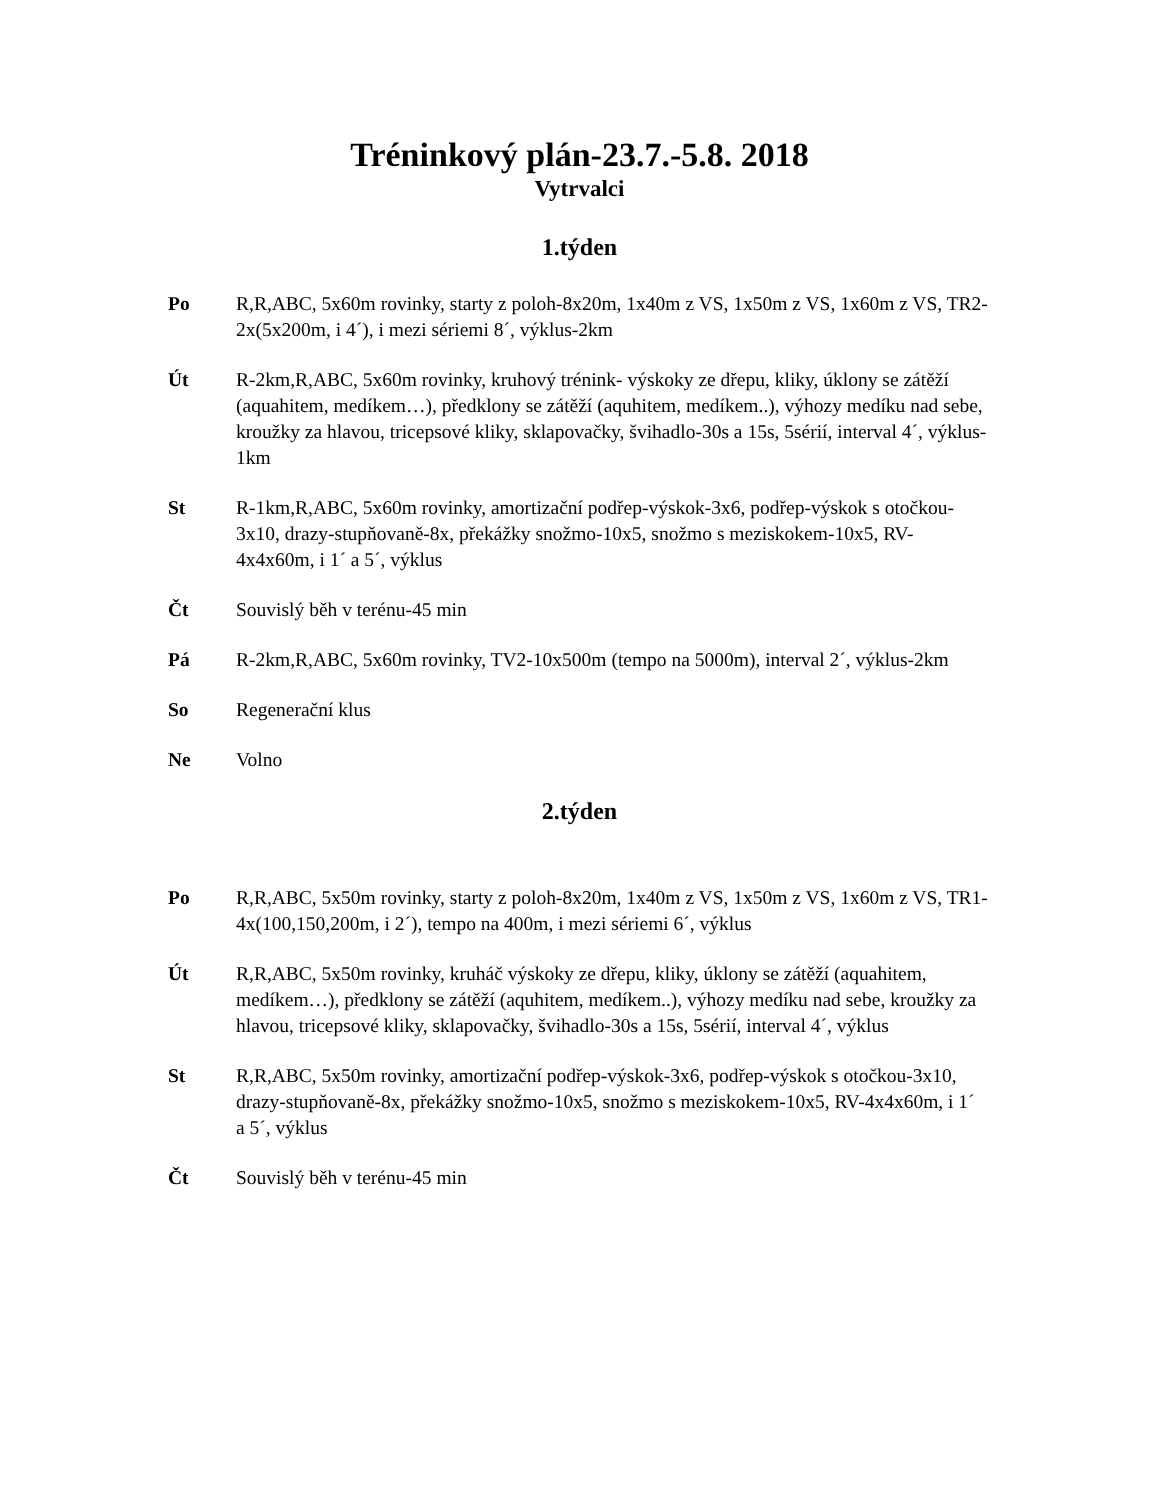Tréninkový plán-23.7.-5.8. 2018
Vytrvalci
1.týden
Po R,R,ABC, 5x60m rovinky, starty z poloh-8x20m, 1x40m z VS, 1x50m z VS, 1x60m z VS, TR2-2x(5x200m, i 4´), i mezi sériemi 8´, výklus-2km
Út R-2km,R,ABC, 5x60m rovinky, kruhový trénink- výskoky ze dřepu, kliky, úklony se zátěží (aquahitem, medíkem…), předklony se zátěží (aquhitem, medíkem..), výhozy medíku nad sebe, kroužky za hlavou, tricepsové kliky, sklapovačky, švihadlo-30s a 15s, 5sérií, interval 4´, výklus-1km
St R-1km,R,ABC, 5x60m rovinky, amortizační podřep-výskok-3x6, podřep-výskok s otočkou-3x10, drazy-stupňovaně-8x, překážky snožmo-10x5, snožmo s meziskokem-10x5, RV-4x4x60m, i 1´ a 5´, výklus
Čt Souvislý běh v terénu-45 min
Pá R-2km,R,ABC, 5x60m rovinky, TV2-10x500m (tempo na 5000m), interval 2´, výklus-2km
So Regenerační klus
Ne Volno
2.týden
Po R,R,ABC, 5x50m rovinky, starty z poloh-8x20m, 1x40m z VS, 1x50m z VS, 1x60m z VS, TR1- 4x(100,150,200m, i 2´), tempo na 400m, i mezi sériemi 6´, výklus
Út R,R,ABC, 5x50m rovinky, kruháč výskoky ze dřepu, kliky, úklony se zátěží (aquahitem, medíkem…), předklony se zátěží (aquhitem, medíkem..), výhozy medíku nad sebe, kroužky za hlavou, tricepsové kliky, sklapovačky, švihadlo-30s a 15s, 5sérií, interval 4´, výklus
St R,R,ABC, 5x50m rovinky, amortizační podřep-výskok-3x6, podřep-výskok s otočkou-3x10, drazy-stupňovaně-8x, překážky snožmo-10x5, snožmo s meziskokem-10x5, RV-4x4x60m, i 1´ a 5´, výklus
Čt Souvislý běh v terénu-45 min